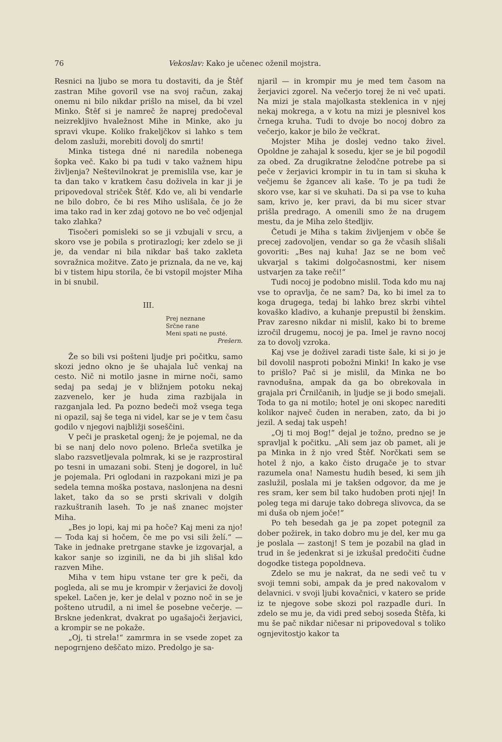76 Vekoslav: Kako je učenec oženil mojstra.
Resnici na ljubo se mora tu dostaviti, da je Štêf zastran Mihe govoril vse na svoj račun, zakaj onemu ni bilo nikdar prišlo na misel, da bi vzel Minko. Štêf si je namreč že naprej predočeval neizrekljivo hvaležnost Mihe in Minke, ako ju spravi vkupe. Koliko frakeljčkov si lahko s tem delom zasluži, morebiti dovolj do smrti!
Minka tistega dné ni naredila nobenega šopka več. Kako bi pa tudi v tako važnem hipu življenja? Neštevilnokrat je premislila vse, kar je ta dan tako v kratkem času doživela in kar ji je pripovedoval striček Štêf. Kdo ve, ali bi vendarle ne bilo dobro, če bi res Miho uslišala, če jo že ima tako rad in ker zdaj gotovo ne bo več odjenjal tako zlahka?
Tisočeri pomisleki so se ji vzbujali v srcu, a skoro vse je pobila s protirazlogi; ker zdelo se ji je, da vendar ni bila nikdar baš tako zakleta sovražnica možitve. Zato je priznala, da ne ve, kaj bi v tistem hipu storila, če bi vstopil mojster Miha in bi snubil.
III.
Prej neznane
Srčne rane
Meni spati ne pusté.
Prešern.
Že so bili vsi pošteni ljudje pri počitku, samo skozi jedno okno je še uhajala luč venkaj na cesto. Nič ni motilo jasne in mirne noči, samo sedaj pa sedaj je v bližnjem potoku nekaj zazvenelo, ker je huda zima razbijala in razganjala led. Pa pozno bedeči mož vsega tega ni opazil, saj še tega ni videl, kar se je v tem času godilo v njegovi najbližji soseščini.
V peči je prasketal ogenj; že je pojemal, ne da bi se nanj delo novo poleno. Brleča svetilka je slabo razsvetljevala polmrak, ki se je razprostiral po tesni in umazani sobi. Stenj je dogorel, in luč je pojemala. Pri oglodani in razpokani mizi je pa sedela temna moška postava, naslonjena na desni laket, tako da so se prsti skrivali v dolgih razkuštranih laseh. To je naš znanec mojster Miha.
„Bes jo lopi, kaj mi pa hoče? Kaj meni za njo! — Toda kaj si hočem, če me po vsi sili želí.“ — Take in jednake pretrgane stavke je izgovarjal, a kakor sanje so izginili, ne da bi jih slišal kdo razven Mihe.
Miha v tem hipu vstane ter gre k peči, da pogleda, ali se mu je krompir v žerjavici že dovolj spekel. Lačen je, ker je delal v pozno noč in se je pošteno utrudil, a ni imel še posebne večerje. — Brskne jedenkrat, dvakrat po ugašajoči žerjavici, a krompir se ne pokaže.
„Oj, ti strela!“ zamrmra in se vsede zopet za nepogrnjeno deščato mizo. Predolgo je sa-
njaril — in krompir mu je med tem časom na žerjavici zgorel. Na večerjo torej že ni več upati. Na mizi je stala majolkasta steklenica in v njej nekaj mokrega, a v kotu na mizi je plesnivel kos črnega kruha. Tudi to dvoje bo nocoj dobro za večerjo, kakor je bilo že večkrat.
Mojster Miha je doslej vedno tako živel. Opoldne je zahajal k sosedu, kjer se je bil pogodil za obed. Za drugikratne želodčne potrebe pa si peče v žerjavici krompir in tu in tam si skuha k večjemu še žgancev ali kaše. To je pa tudi že skoro vse, kar si ve skuhati. Da si pa vse to kuha sam, krivo je, ker pravi, da bi mu sicer stvar prišla predrago. A omenili smo že na drugem mestu, da je Miha zelo štedljiv.
Četudi je Miha s takim življenjem v obče še precej zadovoljen, vendar so ga že včasih slišali govoriti: „Bes naj kuha! Jaz se ne bom več ukvarjal s takimi dolgočasnostmi, ker nisem ustvarjen za take reči!“
Tudi nocoj je podobno mislil. Toda kdo mu naj vse to opravlja, če ne sam? Da, ko bi imel za to koga drugega, tedaj bi lahko brez skrbi vihtel kovaško kladivo, a kuhanje prepustil bi ženskim. Prav zaresno nikdar ni mislil, kako bi to breme izročil drugemu, nocoj je pa. Imel je ravno nocoj za to dovolj vzroka.
Kaj vse je doživel zaradi tiste šale, ki si jo je bil dovolil nasproti pobožni Minki! In kako je vse to prišlo? Pač si je mislil, da Minka ne bo ravnodušna, ampak da ga bo obrekovala in grajala pri Črnilčanih, in ljudje se ji bodo smejali. Toda to ga ni motilo; hotel je oni skopec narediti kolikor največ čuden in neraben, zato, da bi jo jezil. A sedaj tak uspeh!
„Oj ti moj Bog!“ dejal je tožno, predno se je spravljal k počitku. „Ali sem jaz ob pamet, ali je pa Minka in ž njo vred Štêf. Norčkati sem se hotel ž njo, a kako čisto drugače je to stvar razumela ona! Namestu hudih besed, ki sem jih zaslužil, poslala mi je takšen odgovor, da me je res sram, ker sem bil tako hudoben proti njej! In poleg tega mi daruje tako dobrega slivovca, da se mi duša ob njem joče!“
Po teh besedah ga je pa zopet potegnil za dober požirek, in tako dobro mu je del, ker mu ga je poslala — zastonj! S tem je pozabil na glad in trud in še jedenkrat si je izkušal predočiti čudne dogodke tistega popoldneva.
Zdelo se mu je nakrat, da ne sedi več tu v svoji temni sobi, ampak da je pred nakovalom v delavnici. v svoji ljubi kovačnici, v katero se pride iz te njegove sobe skozi pol razpadle duri. In zdelo se mu je, da vidi pred seboj soseda Štêfa, ki mu še pač nikdar ničesar ni pripovedoval s toliko ognjevitostjo kakor ta